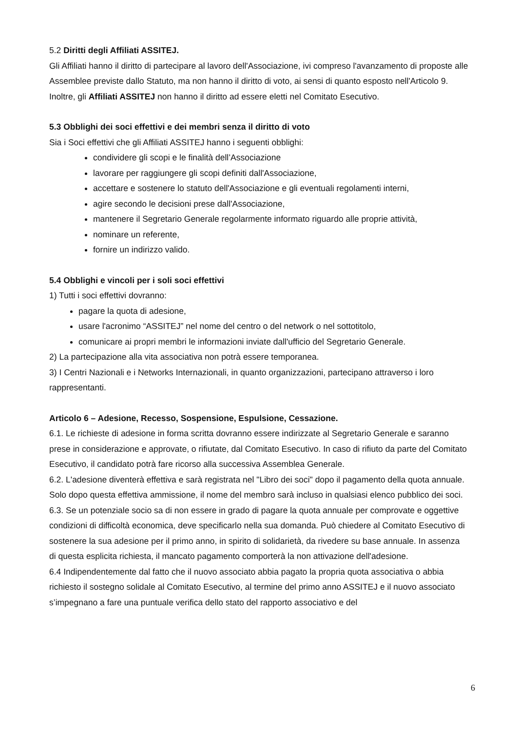5.2 Diritti degli Affiliati ASSITEJ.
Gli Affiliati hanno il diritto di partecipare al lavoro dell'Associazione, ivi compreso l'avanzamento di proposte alle Assemblee previste dallo Statuto, ma non hanno il diritto di voto, ai sensi di quanto esposto nell'Articolo 9. Inoltre, gli Affiliati ASSITEJ non hanno il diritto ad essere eletti nel Comitato Esecutivo.
5.3 Obblighi dei soci effettivi e dei membri senza il diritto di voto
Sia i Soci effettivi che gli Affiliati ASSITEJ hanno i seguenti obblighi:
condividere gli scopi e le finalità dell’Associazione
lavorare per raggiungere gli scopi definiti dall'Associazione,
accettare e sostenere lo statuto dell'Associazione e gli eventuali regolamenti interni,
agire secondo le decisioni prese dall'Associazione,
mantenere il Segretario Generale regolarmente informato riguardo alle proprie attività,
nominare un referente,
fornire un indirizzo valido.
5.4 Obblighi e vincoli per i soli soci effettivi
1) Tutti i soci effettivi dovranno:
pagare la quota di adesione,
usare l'acronimo “ASSITEJ” nel nome del centro o del network o nel sottotitolo,
comunicare ai propri membri le informazioni inviate dall'ufficio del Segretario Generale.
2) La partecipazione alla vita associativa non potrà essere temporanea.
3) I Centri Nazionali e i Networks Internazionali, in quanto organizzazioni, partecipano attraverso i loro rappresentanti.
Articolo 6 – Adesione, Recesso, Sospensione, Espulsione, Cessazione.
6.1. Le richieste di adesione in forma scritta dovranno essere indirizzate al Segretario Generale e saranno prese in considerazione e approvate, o rifiutate, dal Comitato Esecutivo. In caso di rifiuto da parte del Comitato Esecutivo, il candidato potrà fare ricorso alla successiva Assemblea Generale.
6.2. L'adesione diventerà effettiva e sarà registrata nel "Libro dei soci" dopo il pagamento della quota annuale. Solo dopo questa effettiva ammissione, il nome del membro sarà incluso in qualsiasi elenco pubblico dei soci.
6.3. Se un potenziale socio sa di non essere in grado di pagare la quota annuale per comprovate e oggettive condizioni di difficoltà economica, deve specificarlo nella sua domanda. Può chiedere al Comitato Esecutivo di sostenere la sua adesione per il primo anno, in spirito di solidarietà, da rivedere su base annuale. In assenza di questa esplicita richiesta, il mancato pagamento comporterà la non attivazione dell'adesione.
6.4 Indipendentemente dal fatto che il nuovo associato abbia pagato la propria quota associativa o abbia richiesto il sostegno solidale al Comitato Esecutivo, al termine del primo anno ASSITEJ e il nuovo associato s’impegnano a fare una puntuale verifica dello stato del rapporto associativo e del
6